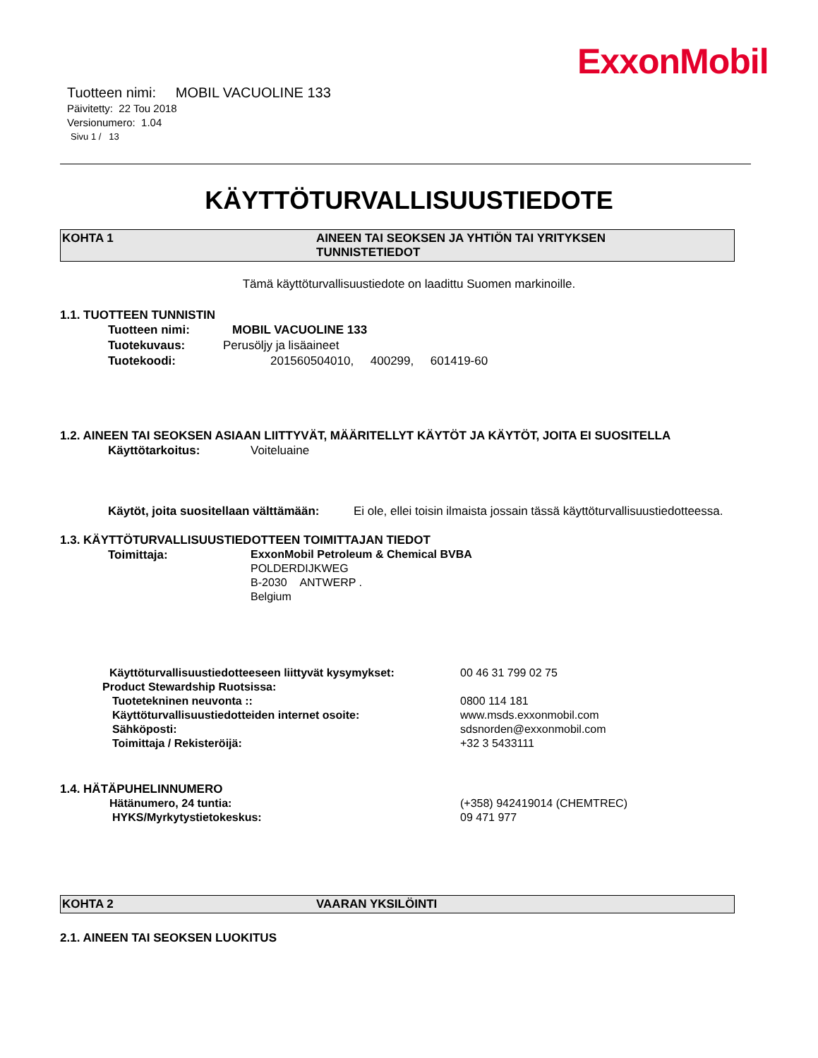ExxonMobil
Tuotteen nimi: MOBIL VACUOLINE 133
Päivitetty: 22 Tou 2018
Versionumero: 1.04
Sivu 1 / 13
KÄYTTÖTURVALLISUUSTIEDOTE
KOHTA 1 AINEEN TAI SEOKSEN JA YHTIÖN TAI YRITYKSEN
TUNNISTETIEDOT
Tämä käyttöturvallisuustiedote on laadittu Suomen markinoille.
1.1. TUOTTEEN TUNNISTIN
Tuotteen nimi: MOBIL VACUOLINE 133
Tuotekuvaus: Perusöljy ja lisäaineet
Tuotekoodi: 201560504010, 400299, 601419-60
1.2. AINEEN TAI SEOKSEN ASIAAN LIITTYVÄT, MÄÄRITELLYT KÄYTÖT JA KÄYTÖT, JOITA EI SUOSITELLA
Käyttötarkoitus: Voiteluaine
Käytöt, joita suositellaan välttämään: Ei ole, ellei toisin ilmaista jossain tässä käyttöturvallisuustiedotteessa.
1.3. KÄYTTÖTURVALLISUUSTIEDOTTEEN TOIMITTAJAN TIEDOT
Toimittaja: ExxonMobil Petroleum & Chemical BVBA
POLDERDIJKWEG
B-2030 ANTWERP .
Belgium
Käyttöturvallisuustiedotteeseen liittyvät kysymykset: 00 46 31 799 02 75
Product Stewardship Ruotsissa:
Tuotetekninen neuvonta :: 0800 114 181
Käyttöturvallisuustiedotteiden internet osoite: www.msds.exxonmobil.com
Sähköposti: sdsnorden@exxonmobil.com
Toimittaja / Rekisteröijä: +32 3 5433111
1.4. HÄTÄPUHELINNUMERO
Hätänumero, 24 tuntia: (+358) 942419014 (CHEMTREC)
HYKS/Myrkytystietokeskus: 09 471 977
KOHTA 2 VAARAN YKSILÖINTI
2.1. AINEEN TAI SEOKSEN LUOKITUS